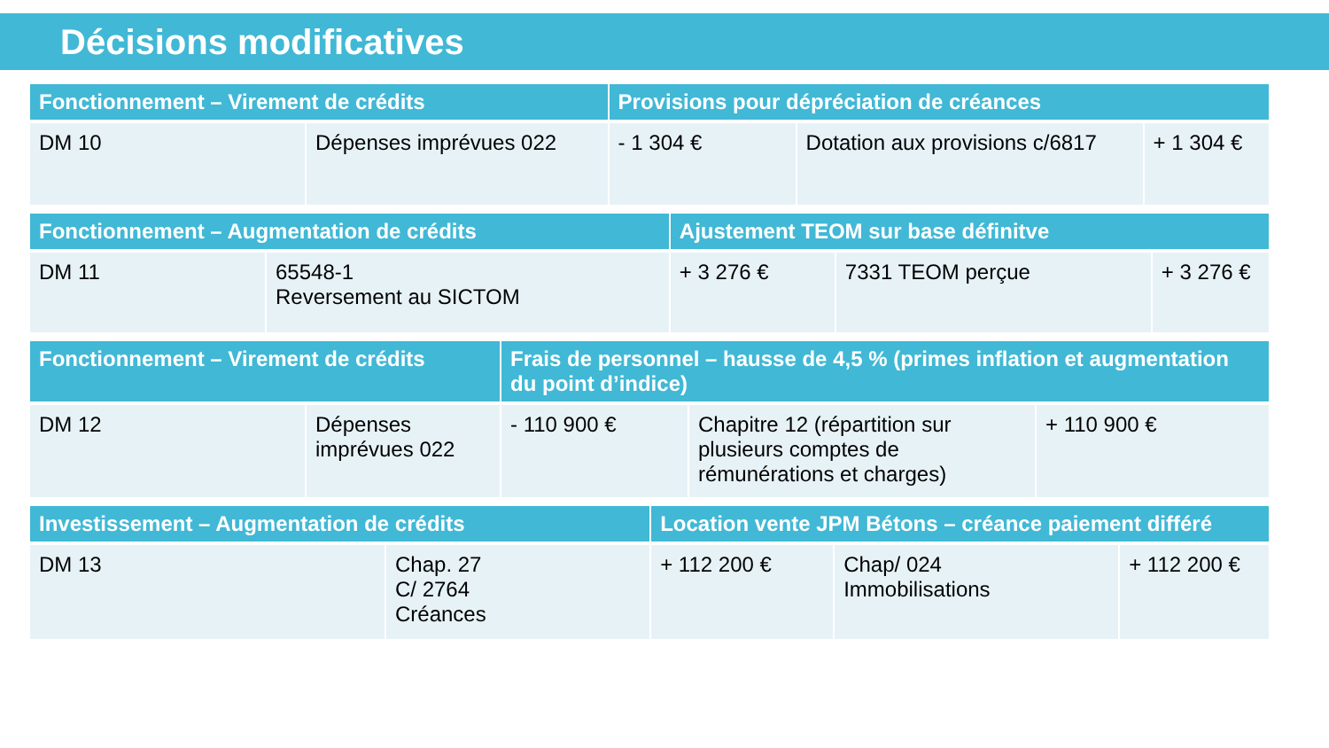Décisions modificatives
| Fonctionnement – Virement de crédits | | Provisions pour dépréciation de créances | | |
| --- | --- | --- | --- | --- |
| DM 10 | Dépenses imprévues 022 | - 1 304 € | Dotation aux provisions c/6817 | + 1 304 € |
| Fonctionnement – Augmentation de crédits | | Ajustement TEOM sur base définitve | | |
| --- | --- | --- | --- | --- |
| DM 11 | 65548-1 Reversement au SICTOM | + 3 276 € | 7331 TEOM perçue | + 3 276 € |
| Fonctionnement – Virement de crédits | | Frais de personnel – hausse de 4,5 % (primes inflation et augmentation du point d’indice) | | |
| --- | --- | --- | --- | --- |
| DM 12 | Dépenses imprévues 022 | - 110 900 € | Chapitre 12 (répartition sur plusieurs comptes de rémunérations et charges) | + 110 900 € |
| Investissement – Augmentation de crédits | | Location vente JPM Bétons – créance paiement différé | | |
| --- | --- | --- | --- | --- |
| DM 13 | Chap. 27 C/ 2764 Créances | + 112 200 € | Chap/ 024 Immobilisations | + 112 200 € |